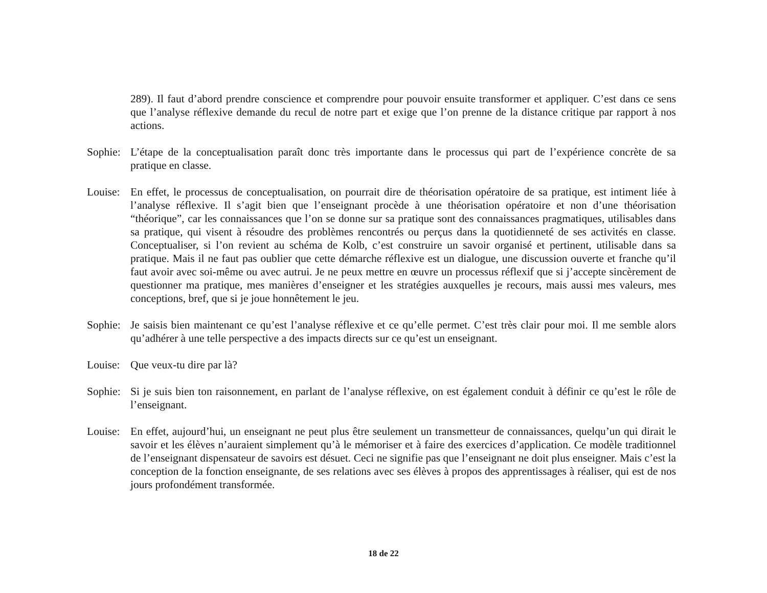289). Il faut d’abord prendre conscience et comprendre pour pouvoir ensuite transformer et appliquer. C’est dans ce sens que l’analyse réflexive demande du recul de notre part et exige que l’on prenne de la distance critique par rapport à nos actions.
Sophie:
L’étape de la conceptualisation paraît donc très importante dans le processus qui part de l’expérience concrète de sa pratique en classe.
Louise:
En effet, le processus de conceptualisation, on pourrait dire de théorisation opératoire de sa pratique, est intiment liée à l’analyse réflexive. Il s’agit bien que l’enseignant procède à une théorisation opératoire et non d’une théorisation “théorique”, car les connaissances que l’on se donne sur sa pratique sont des connaissances pragmatiques, utilisables dans sa pratique, qui visent à résoudre des problèmes rencontrés ou perçus dans la quotidienneté de ses activités en classe. Conceptualiser, si l’on revient au schéma de Kolb, c’est construire un savoir organisé et pertinent, utilisable dans sa pratique. Mais il ne faut pas oublier que cette démarche réflexive est un dialogue, une discussion ouverte et franche qu’il faut avoir avec soi-même ou avec autrui. Je ne peux mettre en œuvre un processus réflexif que si j’accepte sincèrement de questionner ma pratique, mes manières d’enseigner et les stratégies auxquelles je recours, mais aussi mes valeurs, mes conceptions, bref, que si je joue honnêtement le jeu.
Sophie:
Je saisis bien maintenant ce qu’est l’analyse réflexive et ce qu’elle permet. C’est très clair pour moi. Il me semble alors qu’adhérer à une telle perspective a des impacts directs sur ce qu’est un enseignant.
Louise:
Que veux-tu dire par là?
Sophie:
Si je suis bien ton raisonnement, en parlant de l’analyse réflexive, on est également conduit à définir ce qu’est le rôle de l’enseignant.
Louise:
En effet, aujourd’hui, un enseignant ne peut plus être seulement un transmetteur de connaissances, quelqu’un qui dirait le savoir et les élèves n’auraient simplement qu’à le mémoriser et à faire des exercices d’application. Ce modèle traditionnel de l’enseignant dispensateur de savoirs est désuet. Ceci ne signifie pas que l’enseignant ne doit plus enseigner. Mais c’est la conception de la fonction enseignante, de ses relations avec ses élèves à propos des apprentissages à réaliser, qui est de nos jours profondément transformée.
18 de 22